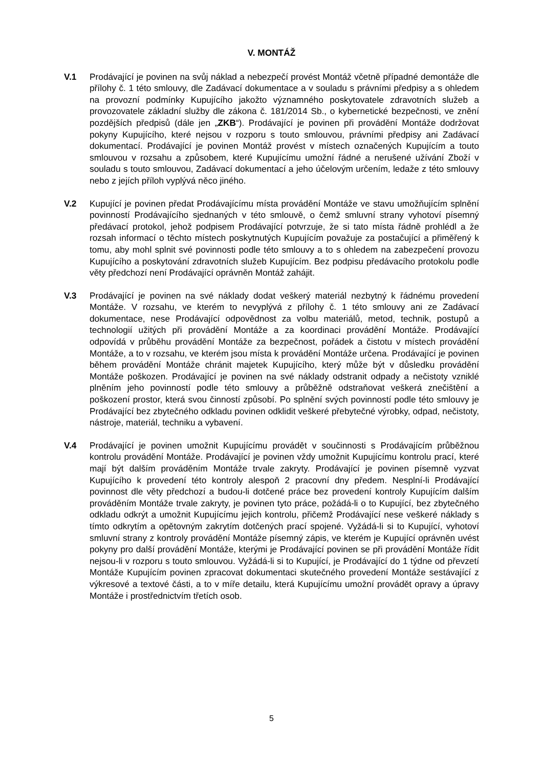V. MONTÁŽ
V.1 Prodávající je povinen na svůj náklad a nebezpečí provést Montáž včetně případné demontáže dle přílohy č. 1 této smlouvy, dle Zadávací dokumentace a v souladu s právními předpisy a s ohledem na provozní podmínky Kupujícího jakožto významného poskytovatele zdravotních služeb a provozovatele základní služby dle zákona č. 181/2014 Sb., o kybernetické bezpečnosti, ve znění pozdějších předpisů (dále jen „ZKB“). Prodávající je povinen při provádění Montáže dodržovat pokyny Kupujícího, které nejsou v rozporu s touto smlouvou, právními předpisy ani Zadávací dokumentací. Prodávající je povinen Montáž provést v místech označených Kupujícím a touto smlouvou v rozsahu a způsobem, které Kupujícímu umožní řádné a nerušené užívání Zboží v souladu s touto smlouvou, Zadávací dokumentací a jeho účelovým určením, ledaže z této smlouvy nebo z jejích příloh vyplývá něco jiného.
V.2 Kupující je povinen předat Prodávajícímu místa provádění Montáže ve stavu umožňujícím splnění povinností Prodávajícího sjednaných v této smlouvě, o čemž smluvní strany vyhotoví písemný předávací protokol, jehož podpisem Prodávající potvrzuje, že si tato místa řádně prohlédl a že rozsah informací o těchto místech poskytnutých Kupujícím považuje za postačující a přiměřený k tomu, aby mohl splnit své povinnosti podle této smlouvy a to s ohledem na zabezpečení provozu Kupujícího a poskytování zdravotních služeb Kupujícím. Bez podpisu předávacího protokolu podle věty předchozí není Prodávající oprávněn Montáž zahájit.
V.3 Prodávající je povinen na své náklady dodat veškerý materiál nezbytný k řádnému provedení Montáže. V rozsahu, ve kterém to nevyplývá z přílohy č. 1 této smlouvy ani ze Zadávací dokumentace, nese Prodávající odpovědnost za volbu materiálů, metod, technik, postupů a technologií užitých při provádění Montáže a za koordinaci provádění Montáže. Prodávající odpovídá v průběhu provádění Montáže za bezpečnost, pořádek a čistotu v místech provádění Montáže, a to v rozsahu, ve kterém jsou místa k provádění Montáže určena. Prodávající je povinen během provádění Montáže chránit majetek Kupujícího, který může být v důsledku provádění Montáže poškozen. Prodávající je povinen na své náklady odstranit odpady a nečistoty vzniklé plněním jeho povinností podle této smlouvy a průběžně odstraňovat veškerá znečištění a poškození prostor, která svou činností způsobí. Po splnění svých povinností podle této smlouvy je Prodávající bez zbytečného odkladu povinen odklidit veškeré přebytečné výrobky, odpad, nečistoty, nástroje, materiál, techniku a vybavení.
V.4 Prodávající je povinen umožnit Kupujícímu provádět v součinnosti s Prodávajícím průběžnou kontrolu provádění Montáže. Prodávající je povinen vždy umožnit Kupujícímu kontrolu prací, které mají být dalším prováděním Montáže trvale zakryty. Prodávající je povinen písemně vyzvat Kupujícího k provedení této kontroly alespoň 2 pracovní dny předem. Nesplní-li Prodávající povinnost dle věty předchozí a budou-li dotčené práce bez provedení kontroly Kupujícím dalším prováděním Montáže trvale zakryty, je povinen tyto práce, požádá-li o to Kupující, bez zbytečného odkladu odkrýt a umožnit Kupujícímu jejich kontrolu, přičemž Prodávající nese veškeré náklady s tímto odkrytím a opětovným zakrytím dotčených prací spojené. Vyžádá-li si to Kupující, vyhotoví smluvní strany z kontroly provádění Montáže písemný zápis, ve kterém je Kupující oprávněn uvést pokyny pro další provádění Montáže, kterými je Prodávající povinen se při provádění Montáže řídit nejsou-li v rozporu s touto smlouvou. Vyžádá-li si to Kupující, je Prodávající do 1 týdne od převzetí Montáže Kupujícím povinen zpracovat dokumentaci skutečného provedení Montáže sestávající z výkresové a textové části, a to v míře detailu, která Kupujícímu umožní provádět opravy a úpravy Montáže i prostřednictvím třetích osob.
5